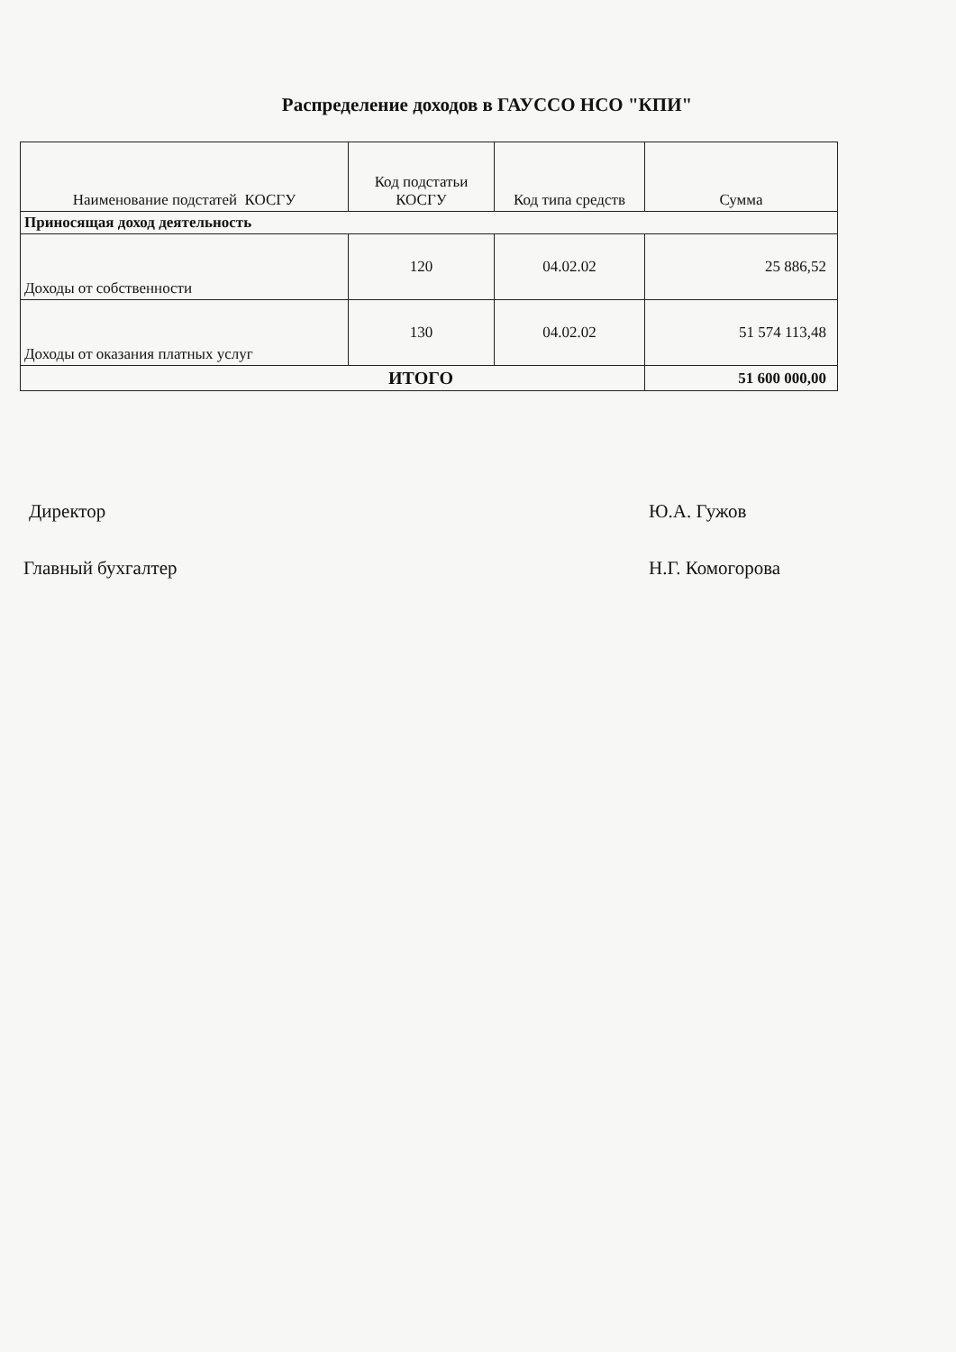Распределение доходов в ГАУССО НСО "КПИ"
| Наименование подстатей КОСГУ | Код подстатьи КОСГУ | Код типа средств | Сумма |
| --- | --- | --- | --- |
| Приносящая доход деятельность | | | |
| Доходы от собственности | 120 | 04.02.02 | 25 886,52 |
| Доходы от оказания платных услуг | 130 | 04.02.02 | 51 574 113,48 |
| ИТОГО | | | 51 600 000,00 |
Директор Ю.А. Гужов
Главный бухгалтер Н.Г. Комогорова